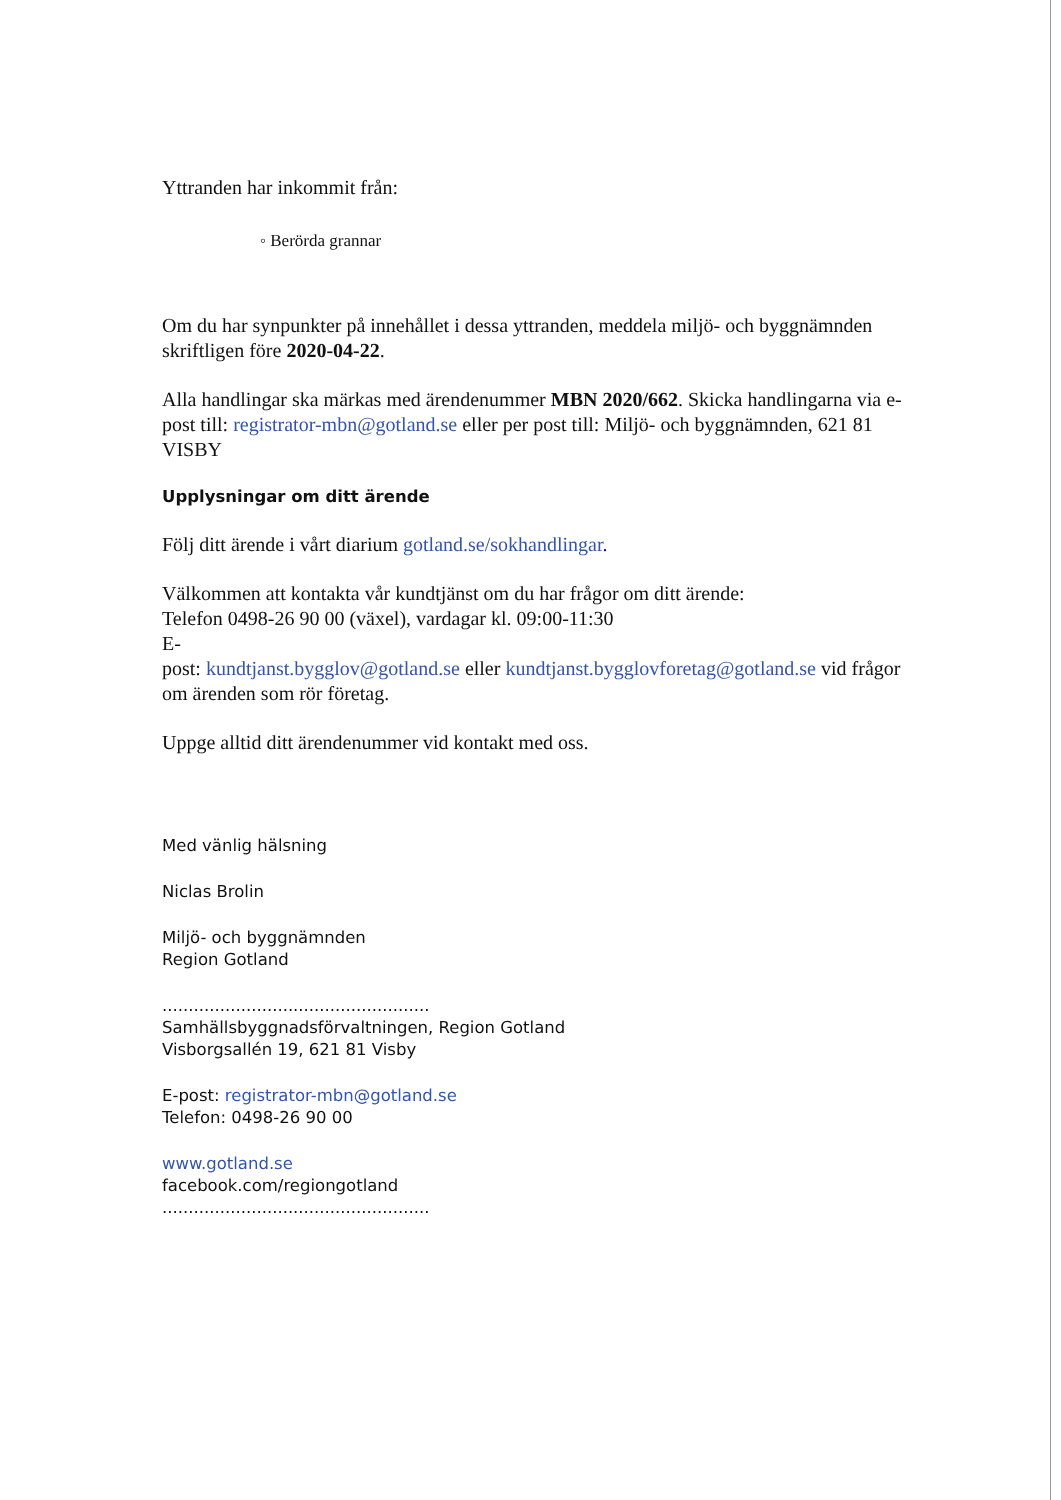Yttranden har inkommit från:
◦ Berörda grannar
Om du har synpunkter på innehållet i dessa yttranden, meddela miljö- och byggnämnden skriftligen före 2020-04-22.
Alla handlingar ska märkas med ärendenummer MBN 2020/662. Skicka handlingarna via e-post till: registrator-mbn@gotland.se eller per post till: Miljö- och byggnämnden, 621 81 VISBY
Upplysningar om ditt ärende
Följ ditt ärende i vårt diarium gotland.se/sokhandlingar.
Välkommen att kontakta vår kundtjänst om du har frågor om ditt ärende:
Telefon 0498-26 90 00 (växel), vardagar kl. 09:00-11:30
E-
post: kundtjanst.bygglov@gotland.se eller kundtjanst.bygglovforetag@gotland.se vid frågor om ärenden som rör företag.
Uppge alltid ditt ärendenummer vid kontakt med oss.
Med vänlig hälsning
Niclas Brolin
Miljö- och byggnämnden
Region Gotland
...................................................
Samhällsbyggnadsförvaltningen, Region Gotland
Visborgsallén 19, 621 81 Visby
E-post: registrator-mbn@gotland.se
Telefon: 0498-26 90 00
www.gotland.se
facebook.com/regiongotland
...................................................